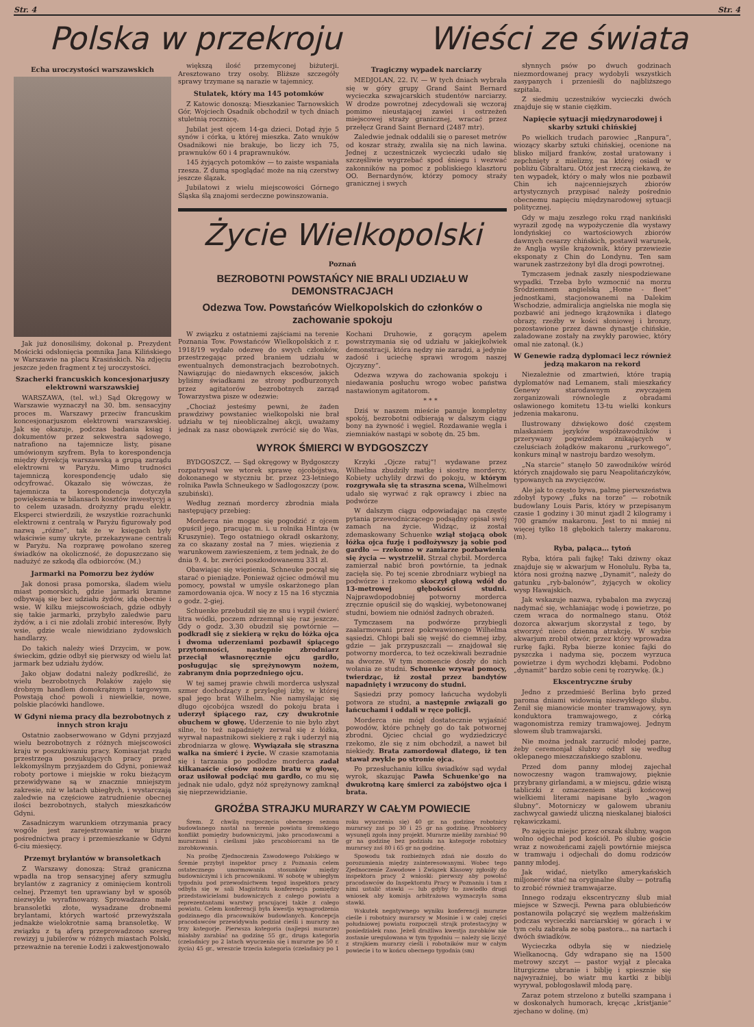Str. 4 Str. 4
Polska w przekroju Wieści ze świata
Echa uroczystości warszawskich
Jak już donosiliśmy, dokonał p. Prezydent Mościcki odsłonięcia pomnika Jana Kilińskiego w Warszawie na placu Krasińskich. Na zdjęciu jeszcze jeden fragment z tej uroczystości.
Szacherki francuskich koncesjonarjuszy elektrowni warszawskiej
WARSZAWA, (tel. wł.) Sąd Okręgowy w Warszawie wyznaczył na 30. bm. sensacyjny proces m. Warszawy przeciw francuskim koncesjonarjuszom elektrowni warszawskiej. Jak się okazuje, podczas badania ksiąg i dokumentów przez sekwestra sądowego, natrafiono na tajemnicze listy, pisane umówionym szyfrem. Była to korespondencja między dyrekcją warszawską a grupą zarządu elektrowni w Paryżu. Mimo trudności tajemniczą korespondencję udało się odcyfrować. Okazało się wówczas, że tajemnicza ta korespondencja dotyczyła powiększenia w bilansach kosztów inwestycyj a to celem uzasadn. drożyzny prądu elektr. Eksperci stwierdzili, że wszystkie rozrachunki elektrowni z centralą w Paryżu figurowały pod nazwą „różne“, tak że w księgach były właściwie sumy ukryte, przekazywane centrali w Paryżu. Na rozprawę powołano szereg świadków na okoliczność, że dopuszczano się nadużyć ze szkodą dla odbiorców. (M.)
Jarmarki na Pomorzu bez żydów
Jak donosi prasa pomorska, śladem wielu miast pomorskich, gdzie jarmarki kramne odbywają się bez udziału żydów, idą obecnie i wsie. W kilku miejscowościach, gdzie odbyły się takie jarmarki, przybyło zaledwie paru żydów, a i ci nie zdołali zrobić interesów. Były wsie, gdzie wcale niewidziano żydowskich handlarzy.
Do takich należy wieś Drzycim, w pow. świeckim, gdzie odbył się pierwszy od wielu lat jarmark bez udziału żydów.
Jako objaw dodatni należy podkreślić, że wielu bezrobotnych Polaków zajęło się drobnym handlem domokrążnym i targowym. Powstają choć powoli i niewielkie, nowe, polskie placówki handlowe.
W Gdyni niema pracy dla bezrobotnych z innych stron kraju
Ostatnio zaobserwowano w Gdyni przyjazd wielu bezrobotnych z różnych miejscowości kraju w poszukiwaniu pracy. Komisarjat rządu przestrzega poszukujących pracy przed lekkomyślnym przyjazdem do Gdyni, ponieważ roboty portowe i miejskie w roku bieżącym przewidywane są w znacznie mniejszym zakresie, niż w latach ubiegłych, i wystarczają zaledwie na częściowe zatrudnienie obecnej ilości bezrobotnych, stałych mieszkańców Gdyni.
Zasadniczym warunkiem otrzymania pracy wogóle jest zarejestrowanie w biurze pośrednictwa pracy i przemieszkanie w Gdyni 6-ciu miesięcy.
Przemyt brylantów w bransoletkach
Z Warszawy donoszą: Straż graniczna wpadła na trop sensacyjnej afery szmuglu brylantów z zagranicy z ominięciem kontroli celnej. Przemyt ten uprawiany był w sposób niezwykle wyrafinowany. Sprowadzano małe bransoletki złote, wysadzane drobnemi brylantami, których wartość przewyższała jednakże wielokrotnie samą bransoletkę. W związku z tą aferą przeprowadzono szereg rewizyj u jubilerów w różnych miastach Polski, przeważnie na terenie Łodzi i zakwestjonowało
większą ilość przemyconej biżuterji. Aresztowano trzy osoby. Bliższe szczegóły sprawy trzymane są narazie w tajemnicy.
Stulatek, który ma 145 potomków
Z Katowic donoszą: Mieszkaniec Tarnowskich Gór, Wojciech Osadnik obchodził w tych dniach stuletnią rocznicę.
Jubilat jest ojcem 14-ga dzieci. Dotąd żyje 5 synów i córka, u której mieszka. Zato wnuków Osadnikowi nie brakuje, bo liczy ich 75, prawnuków 60 i 4 praprawnuków.
145 żyjących potomków — to zaiste wspaniała rzesza. Z dumą spoglądać może na nią czerstwy jeszcze ślązak.
Jubilatowi z wielu miejscowości Górnego Śląska ślą znajomi serdeczne powinszowania.
Tragiczny wypadek narciarzy
MEDJOLAN, 22. IV. — W tych dniach wybrała się w góry grupy Grand Saint Bernard wycieczka szwajcarskich studentów narciarzy. W drodze powrotnej zdecydowali się wczoraj pomimo nieustającej zawiei i ostrzeżeń miejscowej straży granicznej, wracać przez przełęcz Grand Saint Bernard (2487 mtr).
Zaledwie jednak oddalili się o pareset metrów od koszar straży, zwaliła się na nich lawina. Jednej z uczestniczek wycieczki udało się szczęśliwie wygrzebać spod śniegu i wezwać zakonników na pomoc z pobliskiego klasztoru OO. Bernardynów, którzy pomocy straży granicznej i swych
Życie Wielkopolski
Poznań
BEZROBOTNI POWSTAŃCY NIE BRALI UDZIAŁU W DEMONSTRACJACH
Odezwa Tow. Powstańców Wielkopolskich do członków o zachowanie spokoju
W związku z ostatniemi zajściami na terenie Poznania Tow. Powstańców Wielkopolskich z r. 1918/19 wydało odezwę do swych członków, przestrzegając przed braniem udziału w ewentualnych demonstracjach bezrobotnych. Nawiązując do niedawnych ekscesów, jakich byliśmy świadkami ze strony podburzonych przez agitatorów bezrobotnych zarząd Towarzystwa pisze w odezwie:
„Chociaż jesteśmy pewni, że żaden prawdziwy powstaniec wielkopolski nie brał udziału w tej nieobliczalnej akcji, uważamy jednak za nasz obowiązek zwrócić się do Was, Kochani Druhowie, z gorącym apelem powstrzymania się od udziału w jakiejkolwiek demonstracji, która nędzy nie zaradzi, a jedynie zadość i uciechę sprawi wrogom naszej Ojczyzny“.
Odezwa wzywa do zachowania spokoju i niedawania posłuchu wrogo wobec państwa nastawionym agitatorom.
* * *
Dziś w naszem mieście panuje kompletny spokój, bezrobotni odbierają w dalszym ciągu bony na żywność i węgiel. Rozdawanie węgla i ziemniaków nastąpi w sobotę dn. 25 bm.
WYROK ŚMIERCI W BYDGOSZCZY
BYDGOSZCZ. — Sąd okręgowy w Bydgoszczy rozpatrywał we wtorek sprawę ojcobójstwa, dokonanego w styczniu br. przez 23-letniego rolnika Pawła Schneukego w Sadłogoszczy (pow. szubiński).
Według zeznań mordercy zbrodnia miała następujący przebieg:
Morderca nie mogąc się pogodzić z ojcem opuścił jego, pracując m. i. u rolnika Hintza (w Kruszynie). Tego ostatniego okradł oskarżony, za co skazany został na 7 mies. więzienia z warunkowem zawieszeniem, z tem jednak, że do dnia 9. 4. br. zwróci poszkodowanemu 331 zł.
Obawiając się więzienia, Schneuke począł się starać o pieniądze. Ponieważ ojciec odmówił mu pomocy, powstał w umyśle oskarżonego plan zamordowania ojca. W nocy z 15 na 16 stycznia o godz. 2-giej.
Schuenke przebudził się ze snu i wypił ćwierć litra wódki, poczem zdrzemnął się raz jeszcze. Gdy o godz. 3,30 obudził się powtórnie — podkradł się z siekierą w ręku do łóżka ojca i dwoma uderzeniami pozbawił śpiącego przytomności, następnie zbrodniarz przeciął własnoręcznie ojcu gardło, posługując się sprężynowym nożem, zabranym dnia poprzedniego ojcu.
W tej samej prawie chwili morderca usłyszał szmer dochodzący z przyległej izby, w której spał jego brat Wilhelm. Nie namyślając się długo ojcobójca wszedł do pokoju brata i uderzył śpiącego raz, czy dwukrotnie obuchem w głowę. Uderzenie to nie było zbyt silne, to też napadnięty zerwał się z łóżka, wyrwał napastnikowi siekierę z rąk i uderzył nią zbrodniarza w głowę. Wywiązała się straszna walka na śmierć i życie. W czasie szamotania się i tarzania po podłodze morderca zadał kilkanaście ciosów nożem bratu w głowę, oraz usiłował podciąć mu gardło, co mu się jednak nie udało, gdyż nóż sprężynowy zamknął się nieprzewidzianie.
Krzyki „Ojcze ratuj“! wydawane przez Wilhelma zbudziły matkę i siostrę mordercy. Kobiety uchyliły drzwi do pokoju, w którym rozgrywała się ta straszna scena, Wilhelmowi udało się wyrwać z rąk oprawcy i zbiec na podwórze
W dalszym ciągu odpowiadając na częste pytania przewodniczącego podsądny opisał swój zamach na życie. Widząc, iż został zdemaskowany Schuenke wziął stojącą obok łóżka ojca fuzję i podłożywszy ją sobie pod gardło — rzekomo w zamiarze pozbawienia się życia — wystrzelił. Strzał chybił. Morderca zamierzał nabić broń powtórnie, ta jednak zacięła się. Po tej scenie zbrodniarz wybiegł na podwórze i rzekomo skoczył głową wdół do 13-metrowej głębokości studni. Najprawdopodobniej potworny morderca zręcznie opuścił się do wąskiej, wybetonowanej studni, bowiem nie odniósł żadnych obrażeń.
Tymczasem na podwórze przybiegli zaalarmowani przez pokrwawionego Wilhelma sąsiedzi. Chłopi bali się wejść do ciemnej izby, gdzie — jak przypuszczali — znajdował się potworny morderca, to też oczekiwali bezradnie na dworze. W tym momencie doszły do nich wołania ze studni. Schuenke wzywał pomocy, twierdząc, iż został przez bandytów napadnięty i wrzucony do studni.
Sąsiedzi przy pomocy łańcucha wydobyli potwora ze studni, a następnie związali go łańcuchami i oddali w ręce policji.
Morderca nie mógł dostatecznie wyjaśnić powodów, które pchnęły go do tak potwornej zbrodni. Ojciec chciał go wydziedziczyć rzekomo, żle się z nim obchodził, a nawet bił niekiedy. Brata zamordował dlatego, iż ten stawał zwykle po stronie ojca.
Po przesłuchaniu kilku świadków sąd wydał wyrok, skazując Pawła Schuenke'go na dwukrotną karę śmierci za zabójstwo ojca i brata.
GROŹBA STRAJKU MURARZY W CAŁYM POWIECIE
Śrem. Z chwilą rozpoczęcia obecnego sezonu budowlanego nastał na terenie powiatu śremskiego konflikt pomiędzy budowniczymi, jako pracodawcami a murarzami i cieślami jako pracobiorcami na tle zarobkowania.
Na prośbę Zjednoczenia Zawodowego Polskiego w Śremie przybył inspektor pracy z Poznania celem ostatecznego unormowania stosunków między budowniczymi i ich pracownikami. W sobotę w ubiegłym tygodniu pod przewodnictwem tegoż inspektora pracy odbyła się w sali Magistratu konferencja pomiędzy przedstawicielami budowniczych z całego powiatu a reprezentantami warstwy pracującej także z całego powiatu. Celem konferencji była kwestja wynagrodzenia godzinnego dla pracowników budowlanych. Koncepcja pracodawców przewidywała podział cieśli i murarzy na trzy kategorje. Pierwsza kategoria (najlepsi murarze) miałaby zarabiać na godzinę 55 gr., druga kategoria (czeladnicy po 2 latach wyuczenia się i murarze po 50 r. życia) 45 gr., wreszcie trzecia kategoria (czeladnicy po 1 roku wyuczenia się) 40 gr. na godzinę robotnicy murarscy zaś po 30 i 25 gr na godzinę. Pracobiorcy wysunęli zgoła inny projekt. Murarze mieliby zarabiać 90 gr na godzinę bez podziału na kategorje robotnicy murarscy zaś 80 i 65 gr na godzinę.
Spowodu tak rozbieżnych zdań nie doszło do porozumienia między zainteresowanymi. Wobec tego Zjednoczenie Zawodowe i Związek Klasowy zgłosiły do inspektora pracy 2 wnioski: pierwszy aby powołać pracodawców do Inspektoratu Pracy w Poznaniu i tam z nimi ustalić stawki — lub gdyby to zawiodło drugi wniosek aby komisja arbitrażowa wyznaczyła sama stawki.
Wskutek negatywnego wyniku konferencji murarze cieśle i robotnicy murarscy w Mosinie i w całej części południowej powiatu rozpoczęli strajk protestacyjny w poniedziałek rano. Jeżeli drażliwa kwestja zarobków nie zostanie uregulowana w tym tygodniu — należy się liczyć z strajkiem murarzy cieśli i robotników mur w całym powiecie i to w końcu obecnego tygodnia (sm)
słynnych psów po dwuch godzinach niezmordowanej pracy wydobyli wszystkich zasypanych i przenieśli do najbliższego szpitala.
Z siedmiu uczestników wycieczki dwóch znajduje się w stanie ciężkim.
Napięcie sytuacji międzynarodowej i skarby sztuki chińskiej
Po wielkich trudach parowiec „Ranpura“, wiozący skarby sztuki chińskiej, ocenione na blisko miljard franków, został uratowany i zepchnięty z mielizny, na której osiadł w pobliżu Gibraltaru. Otóż jest rzeczą ciekawą, że ten wypadek, który o mały włos nie pozbawił Chin ich najcenniejszych zbiorów artystycznych przypisać należy pośrednio obecnemu napięciu międzynarodowej sytuacji politycznej.
Gdy w maju zeszłego roku rząd nankiński wyraził zgodę na wypożyczenie dla wystawy londyńskiej co wartościowych zbiorów dawnych cesarzy chińskich, postawił warunek, że Anglja wyśle krążownik, który przewiezie eksponaty z Chin do Londynu. Ten sam warunek zastrzeżony był dla drogi powrotnej.
Tymczasem jednak zaszły niespodziewane wypadki. Trzeba było wzmocnić na morzu Śródziemnem angielską „Home - fleet“ jednostkami, stacjonowanemi na Dalekim Wschodzie, admiralicja angielska nie mogła się pozbawić ani jednego krążownika i dlatego obrazy, rzeźby w kości słoniowej i bronzy, pozostawione przez dawne dynastje chińskie, załadowane zostały na zwykły parowiec, który omal nie zatonął. (k.)
W Genewie radzą dyplomaci lecz również jedzą makaron na rekord
Niezależnie od zmartwień, które trapią dyplomatów nad Lemanem, stali mieszkańcy Genewy starodawnym zwyczajem zorganizowali równolegle z obradami osławionego komitetu 13-tu wielki konkurs jedzenia makaronu.
Ilustrowany dźwiękowo dość częstem mlaskaniem języków współzawodników i przerywany pogwizdem znikających w czeluściach żołądków makaronu „rurkowego“, konkurs minął w nastroju bardzo wesołym.
„Na starcie“ stanęło 50 zawodników wśród których znajdowało się paru Neapolitańczyków, typowanych na zwycięzców.
Ale jak to często bywa, palmę pierwszeństwa zdobył typowy „fuks na torze“ — robotnik budowlany Louis Paris, który w przepisanym czasie 1 godziny i 30 minut zjadł 2 kilogramy i 700 gramów makaronu. Jest to ni mniej ni więcej tylko 18 głębokich talerzy makaronu. (m).
Ryba, paląca... tytoń
Ryba, która pali fajkę! Taki dziwny okaz znajduje się w akwarjum w Honolulu. Ryba ta, która nosi groźną nazwę „Dynamit“, należy do gatunku „ryb-balonów“, żyjących w okolicy wysp Hawajskich.
Jak wskazuje nazwa, rybabalon ma zwyczaj nadymać się, wchłaniając wodę i powietrze, po czem wraca do normalnego stanu. Otóż dozorca akwarjum skorzystał z tego, by stworzyć nieco dzienną atrakcję. W szybie akwarjum zrobił otwór, przez który wprowadza rurkę fajki. Ryba bierze koniec fajki do pyszczka i nadyma się, poczem wyrzuca powietrze i dym wychodzi kłębami. Podobno „dynamit“ bardzo sobie ceni tę rozrywkę. (k.)
Ekscentryczne śruby
Jedno z przedmieść Berlina było przed paroma dniami widownią niezwykłego ślubu. Żenił się mianowicie monter tramwajowy, syn konduktora tramwajowego, z córką wagonomistrza remizy tramwajowej. Jednym słowem ślub tramwajarski.
Nie można jednak zarzucić młodej parze, żeby ceremonjał ślubny odbył się według oklepanego mieszczańskiego szablonu.
Przed dom panny młodej zajechał nowoczesny wagon tramwajowy, pięknie przybrany girlandami, a w miejscu, gdzie wiszą tabliczki z oznaczeniem stacji końcowej wielkiemi literami napisane było „wagon ślubny“. Motorniczy w galowem ubraniu zachwycał gawiedź uliczną nieskalanej białości rękawiczkami.
Po zajęciu miejsc przez orszak ślubny, wagon wolno odjechał pod kościół. Po ślubie goście wraz z nowożeńcami zajęli powtórnie miejsca w tramwaju i odjechali do domu rodziców panny młodej.
Jak widać, nietylko amerykańskich miljonerów stać na oryginalne śluby — potrafią to zrobić również tramwajarze.
Innego rodzaju ekscentryczny ślub miał miejsce w Szwecji. Pewna para oblubieńców postanowiła połączyć się węzłem małżeńskim podczas wycieczki narciarskiej w górach i w tym celu zabrała ze sobą pastora... na nartach i dwóch świadków.
Wycieczka odbyła się w niedzielę Wielkanocną. Gdy wdrapano się na 1500 metrowy szczyt — pastor wyjął z plecaka liturgiczne ubranie i biblję i spiesznie się najwyraźniej, bo wiatr mu kartki z biblji wyrywał, pobłogosławił młodą parę.
Zaraz potem strzelono z butelki szampana i w doskonałych humorach, kręcąc „kristjanie“ zjechano w dolinę. (m)